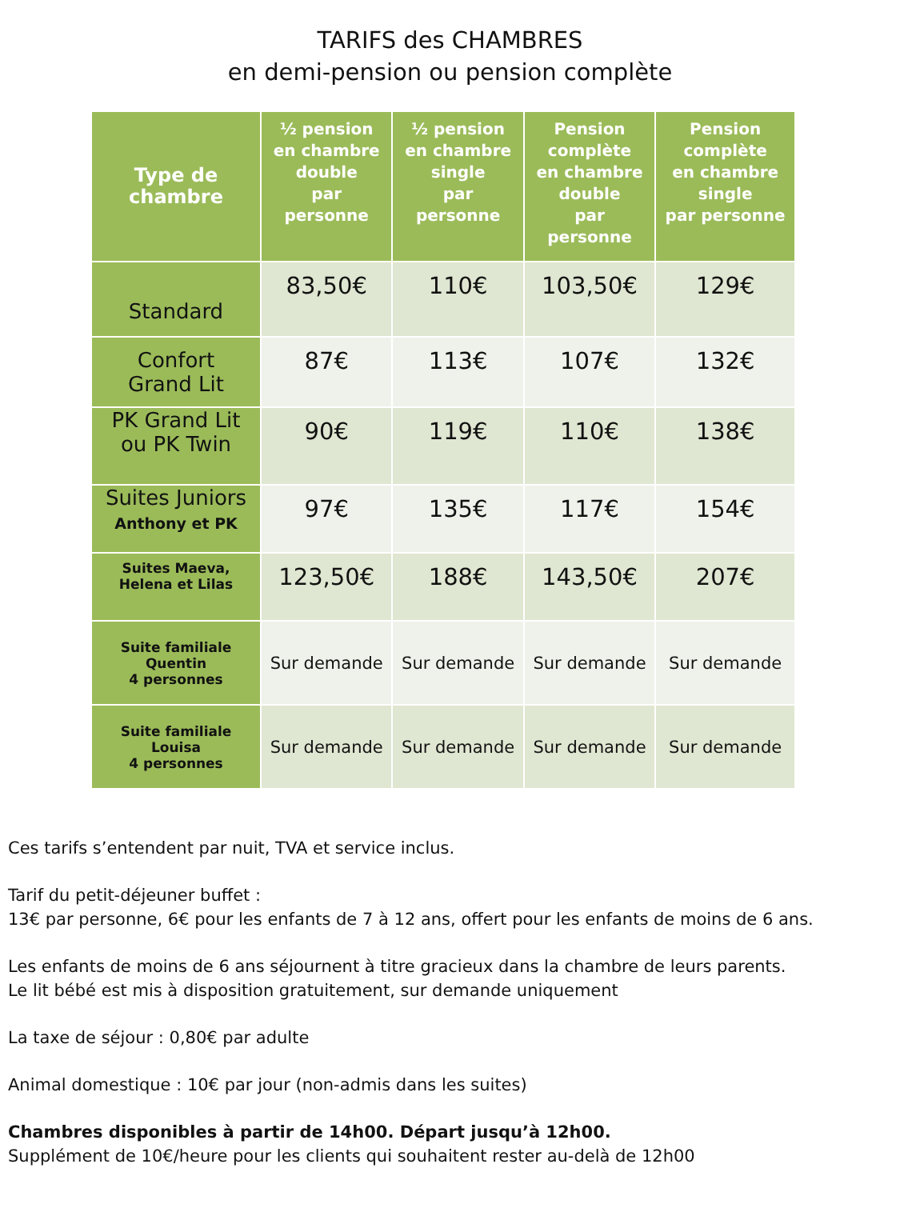TARIFS des CHAMBRES
en demi-pension ou pension complète
| Type de chambre | ½ pension en chambre double par personne | ½ pension en chambre single par personne | Pension complète en chambre double par personne | Pension complète en chambre single par personne |
| --- | --- | --- | --- | --- |
| Standard | 83,50€ | 110€ | 103,50€ | 129€ |
| Confort Grand Lit | 87€ | 113€ | 107€ | 132€ |
| PK Grand Lit ou PK Twin | 90€ | 119€ | 110€ | 138€ |
| Suites Juniors Anthony et PK | 97€ | 135€ | 117€ | 154€ |
| Suites Maeva, Helena et Lilas | 123,50€ | 188€ | 143,50€ | 207€ |
| Suite familiale Quentin 4 personnes | Sur demande | Sur demande | Sur demande | Sur demande |
| Suite familiale Louisa 4 personnes | Sur demande | Sur demande | Sur demande | Sur demande |
Ces tarifs s’entendent par nuit, TVA et service inclus.
Tarif du petit-déjeuner buffet :
13€ par personne, 6€ pour les enfants de 7 à 12 ans, offert pour les enfants de moins de 6 ans.
Les enfants de moins de 6 ans séjournent à titre gracieux dans la chambre de leurs parents.
Le lit bébé est mis à disposition gratuitement, sur demande uniquement
La taxe de séjour : 0,80€ par adulte
Animal domestique : 10€ par jour (non-admis dans les suites)
Chambres disponibles à partir de 14h00. Départ jusqu’à 12h00.
Supplément de 10€/heure pour les clients qui souhaitent rester au-delà de 12h00